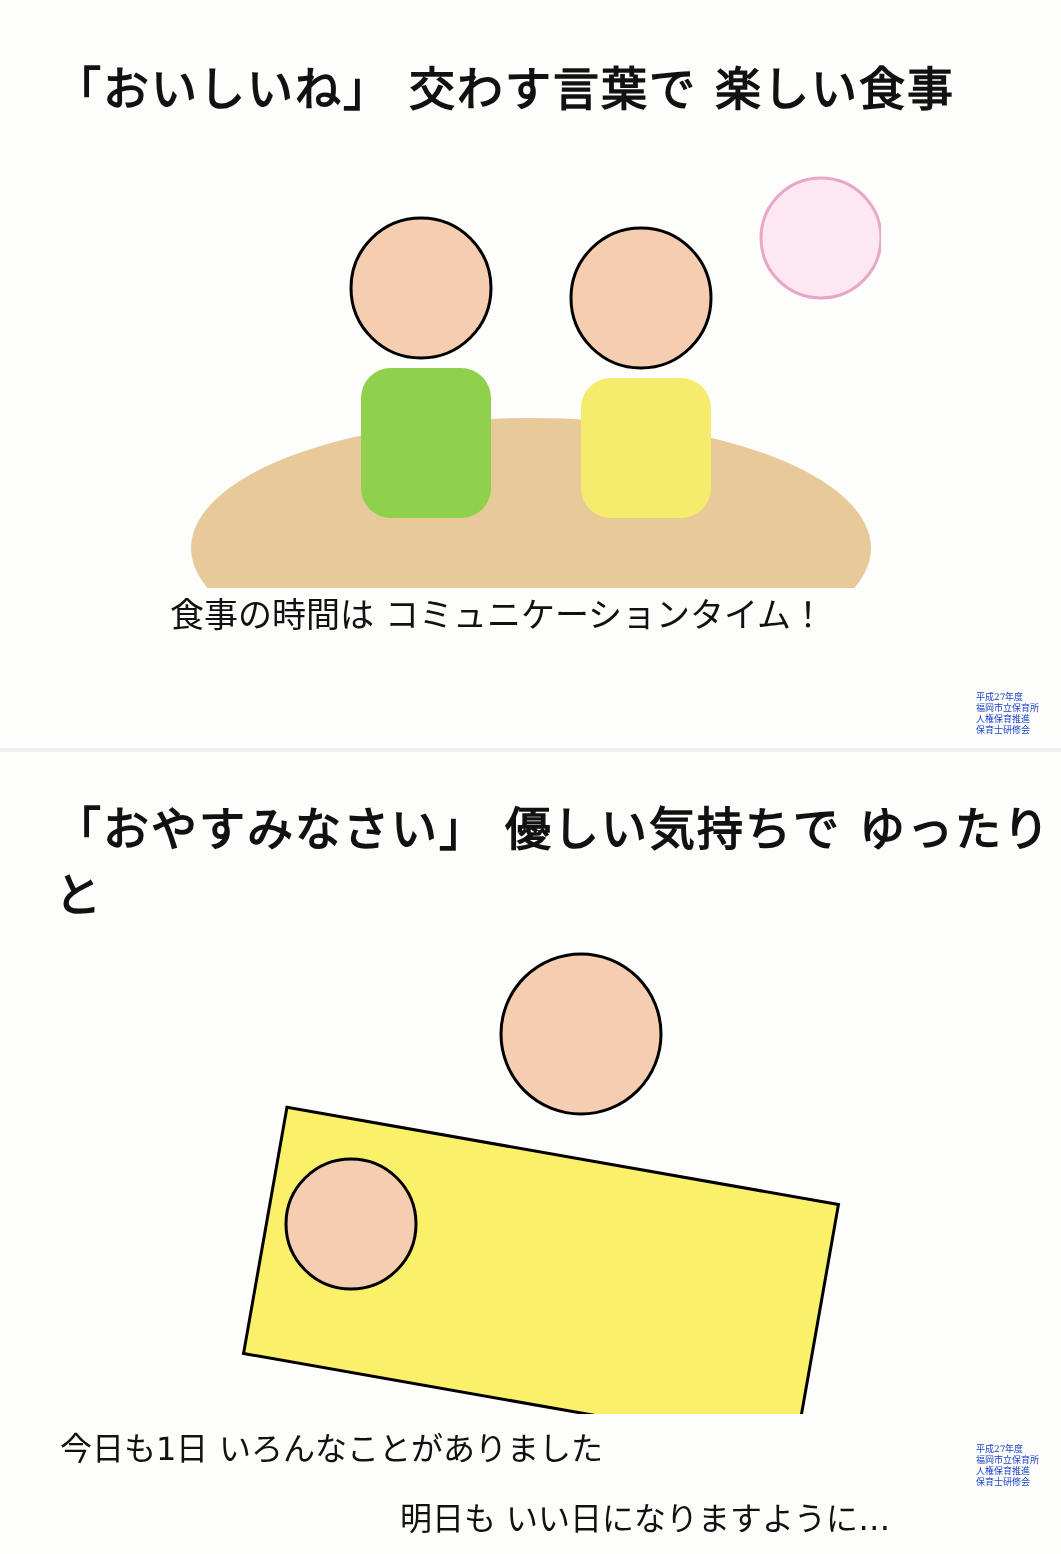「おいしいね」 交わす言葉で 楽しい食事
食事の時間は コミュニケーションタイム！
平成27年度
福岡市立保育所
人権保育推進
保育士研修会
「おやすみなさい」 優しい気持ちで ゆったりと
今日も1日 いろんなことがありました
明日も いい日になりますように…
平成27年度
福岡市立保育所
人権保育推進
保育士研修会